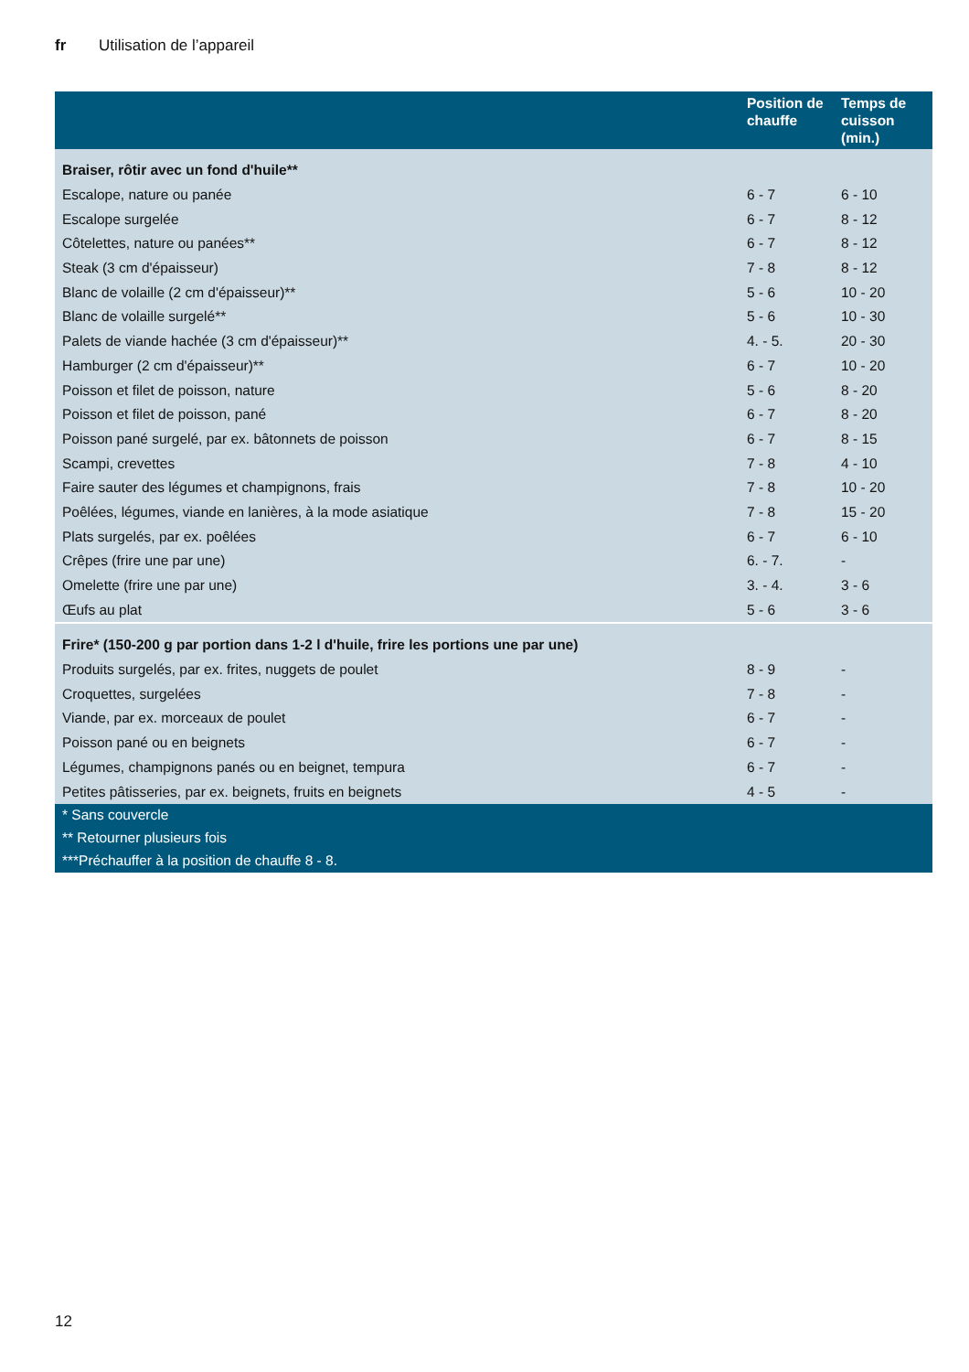fr Utilisation de l’appareil
| | Position de chauffe | Temps de cuisson (min.) |
| --- | --- | --- |
| Braiser, rôtir avec un fond d'huile** | | |
| Escalope, nature ou panée | 6 - 7 | 6 - 10 |
| Escalope surgelée | 6 - 7 | 8 - 12 |
| Côtelettes, nature ou panées** | 6 - 7 | 8 - 12 |
| Steak (3 cm d'épaisseur) | 7 - 8 | 8 - 12 |
| Blanc de volaille (2 cm d'épaisseur)** | 5 - 6 | 10 - 20 |
| Blanc de volaille surgelé** | 5 - 6 | 10 - 30 |
| Palets de viande hachée (3 cm d'épaisseur)** | 4. - 5. | 20 - 30 |
| Hamburger (2 cm d'épaisseur)** | 6 - 7 | 10 - 20 |
| Poisson et filet de poisson, nature | 5 - 6 | 8 - 20 |
| Poisson et filet de poisson, pané | 6 - 7 | 8 - 20 |
| Poisson pané surgelé, par ex. bâtonnets de poisson | 6 - 7 | 8 - 15 |
| Scampi, crevettes | 7 - 8 | 4 - 10 |
| Faire sauter des légumes et champignons, frais | 7 - 8 | 10 - 20 |
| Poêlées, légumes, viande en lanières, à la mode asiatique | 7 - 8 | 15 - 20 |
| Plats surgelés, par ex. poêlées | 6 - 7 | 6 - 10 |
| Crêpes (frire une par une) | 6. - 7. | - |
| Omelette (frire une par une) | 3. - 4. | 3 - 6 |
| Œufs au plat | 5 - 6 | 3 - 6 |
| Frire* (150-200 g par portion dans 1-2 l d'huile, frire les portions une par une) | | |
| Produits surgelés, par ex. frites, nuggets de poulet | 8 - 9 | - |
| Croquettes, surgelées | 7 - 8 | - |
| Viande, par ex. morceaux de poulet | 6 - 7 | - |
| Poisson pané ou en beignets | 6 - 7 | - |
| Légumes, champignons panés ou en beignet, tempura | 6 - 7 | - |
| Petites pâtisseries, par ex. beignets, fruits en beignets | 4 - 5 | - |
| * Sans couvercle | | |
| ** Retourner plusieurs fois | | |
| ***Préchauffer à la position de chauffe 8 - 8. | | |
12